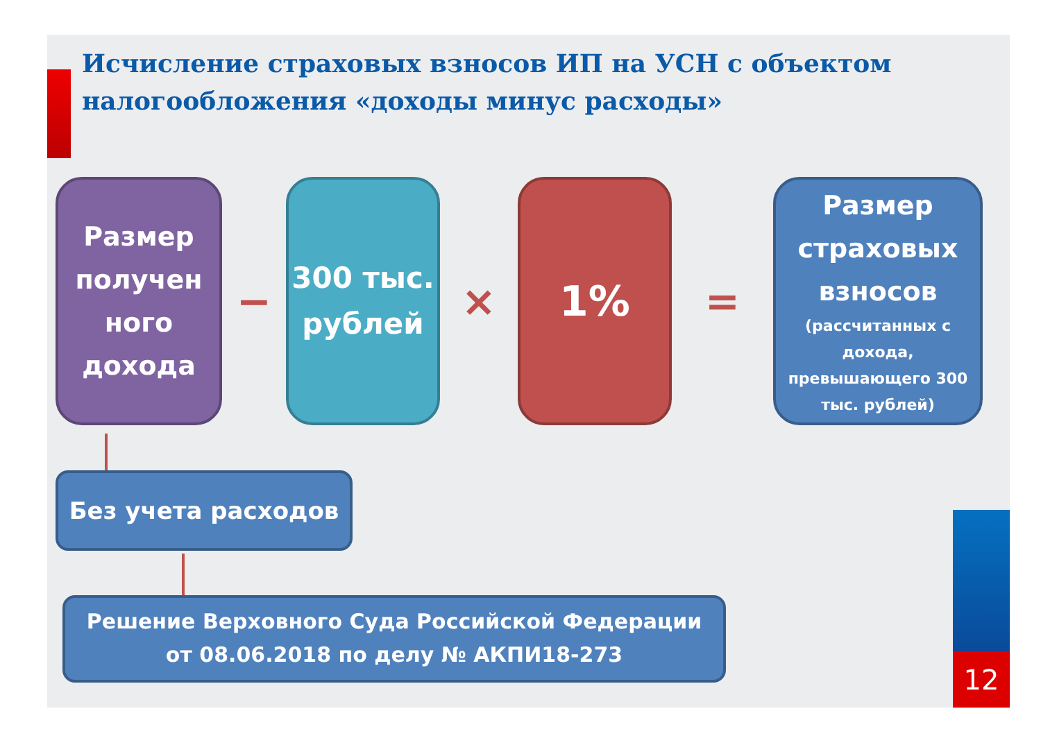Исчисление страховых взносов ИП на УСН с объектом налогообложения «доходы минус расходы»
Размер получен ного дохода
−
300 тыс. рублей
×
1%
=
Размер страховых взносов
(рассчитанных с дохода, превышающего 300 тыс. рублей)
Без учета расходов
Решение Верховного Суда Российской Федерации
от 08.06.2018 по делу № АКПИ18-273
12